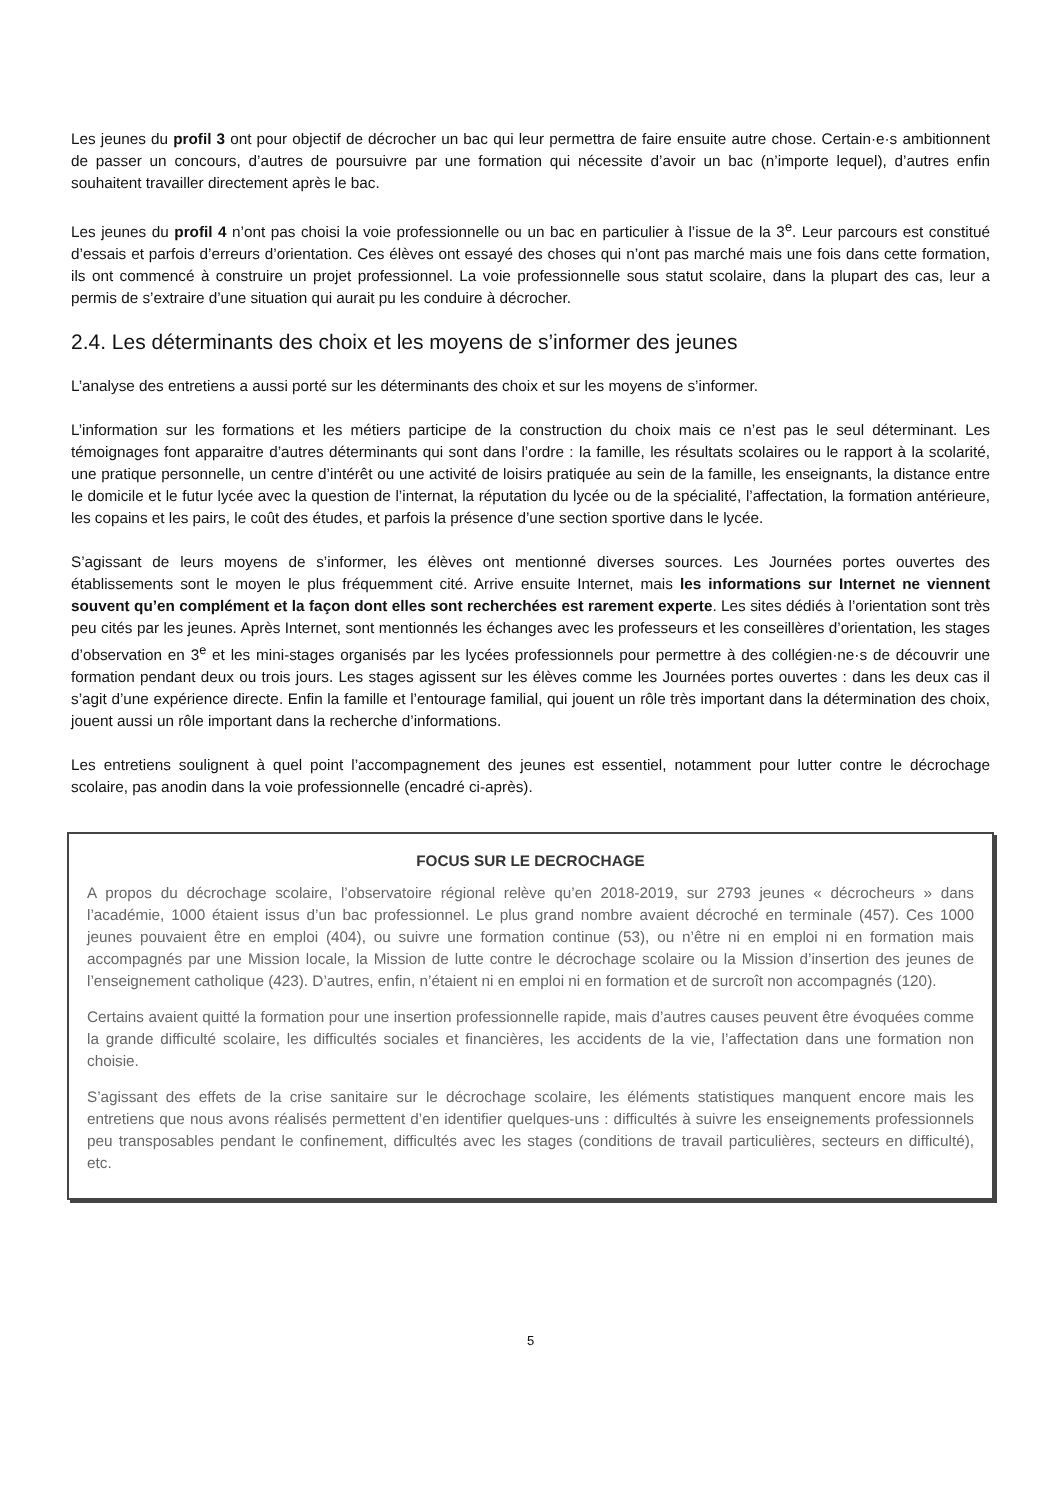Les jeunes du profil 3 ont pour objectif de décrocher un bac qui leur permettra de faire ensuite autre chose. Certain·e·s ambitionnent de passer un concours, d’autres de poursuivre par une formation qui nécessite d’avoir un bac (n’importe lequel), d’autres enfin souhaitent travailler directement après le bac.
Les jeunes du profil 4 n’ont pas choisi la voie professionnelle ou un bac en particulier à l’issue de la 3<sup>e</sup>. Leur parcours est constitué d’essais et parfois d’erreurs d’orientation. Ces élèves ont essayé des choses qui n’ont pas marché mais une fois dans cette formation, ils ont commencé à construire un projet professionnel. La voie professionnelle sous statut scolaire, dans la plupart des cas, leur a permis de s’extraire d’une situation qui aurait pu les conduire à décrocher.
2.4. Les déterminants des choix et les moyens de s’informer des jeunes
L’analyse des entretiens a aussi porté sur les déterminants des choix et sur les moyens de s’informer.
L’information sur les formations et les métiers participe de la construction du choix mais ce n’est pas le seul déterminant. Les témoignages font apparaitre d’autres déterminants qui sont dans l’ordre : la famille, les résultats scolaires ou le rapport à la scolarité, une pratique personnelle, un centre d’intérêt ou une activité de loisirs pratiquée au sein de la famille, les enseignants, la distance entre le domicile et le futur lycée avec la question de l’internat, la réputation du lycée ou de la spécialité, l’affectation, la formation antérieure, les copains et les pairs, le coût des études, et parfois la présence d’une section sportive dans le lycée.
S’agissant de leurs moyens de s’informer, les élèves ont mentionné diverses sources. Les Journées portes ouvertes des établissements sont le moyen le plus fréquemment cité. Arrive ensuite Internet, mais les informations sur Internet ne viennent souvent qu’en complément et la façon dont elles sont recherchées est rarement experte. Les sites dédiés à l’orientation sont très peu cités par les jeunes. Après Internet, sont mentionnés les échanges avec les professeurs et les conseillères d’orientation, les stages d’observation en 3<sup>e</sup> et les mini-stages organisés par les lycées professionnels pour permettre à des collégien·ne·s de découvrir une formation pendant deux ou trois jours. Les stages agissent sur les élèves comme les Journées portes ouvertes : dans les deux cas il s’agit d’une expérience directe. Enfin la famille et l’entourage familial, qui jouent un rôle très important dans la détermination des choix, jouent aussi un rôle important dans la recherche d’informations.
Les entretiens soulignent à quel point l’accompagnement des jeunes est essentiel, notamment pour lutter contre le décrochage scolaire, pas anodin dans la voie professionnelle (encadré ci-après).
FOCUS SUR LE DECROCHAGE
A propos du décrochage scolaire, l’observatoire régional relève qu’en 2018-2019, sur 2793 jeunes « décrocheurs » dans l’académie, 1000 étaient issus d’un bac professionnel. Le plus grand nombre avaient décroché en terminale (457). Ces 1000 jeunes pouvaient être en emploi (404), ou suivre une formation continue (53), ou n’être ni en emploi ni en formation mais accompagnés par une Mission locale, la Mission de lutte contre le décrochage scolaire ou la Mission d’insertion des jeunes de l’enseignement catholique (423). D’autres, enfin, n’étaient ni en emploi ni en formation et de surcroît non accompagnés (120).
Certains avaient quitté la formation pour une insertion professionnelle rapide, mais d’autres causes peuvent être évoquées comme la grande difficulté scolaire, les difficultés sociales et financières, les accidents de la vie, l’affectation dans une formation non choisie.
S’agissant des effets de la crise sanitaire sur le décrochage scolaire, les éléments statistiques manquent encore mais les entretiens que nous avons réalisés permettent d’en identifier quelques-uns : difficultés à suivre les enseignements professionnels peu transposables pendant le confinement, difficultés avec les stages (conditions de travail particulières, secteurs en difficulté), etc.
5